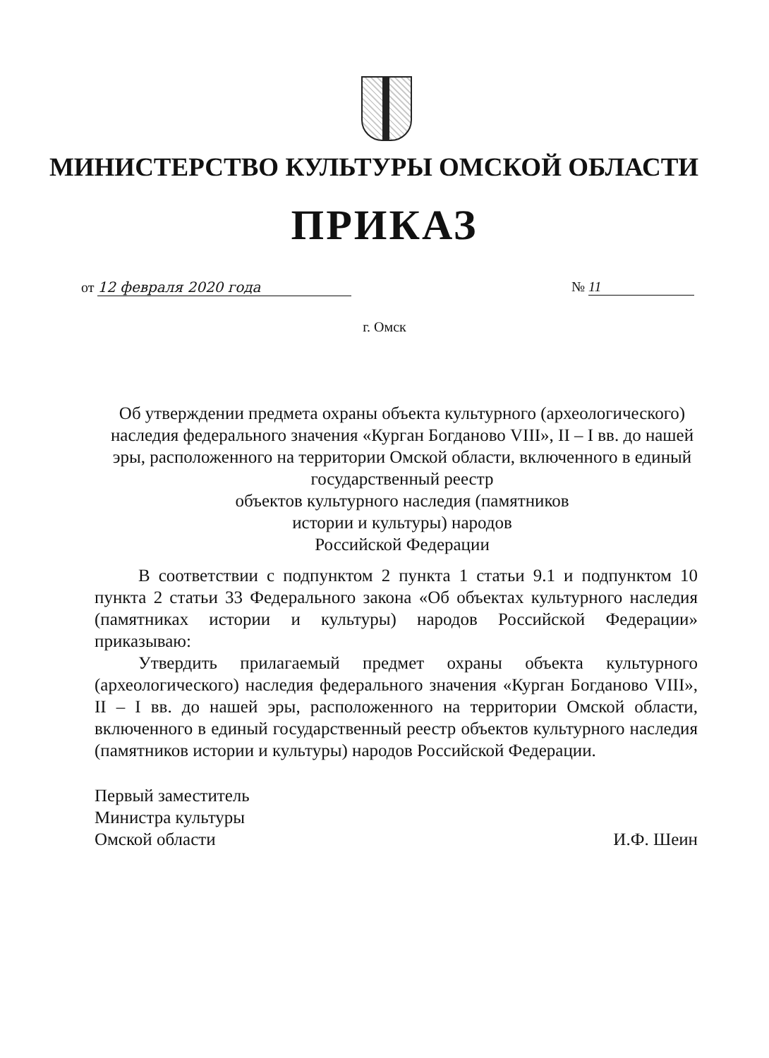МИНИСТЕРСТВО КУЛЬТУРЫ ОМСКОЙ ОБЛАСТИ
ПРИКАЗ
от 12 февраля 2020 года № 11
г. Омск
Об утверждении предмета охраны объекта культурного (археологического) наследия федерального значения «Курган Богданово VIII», II – I вв. до нашей эры, расположенного на территории Омской области, включенного в единый государственный реестр
объектов культурного наследия (памятников
истории и культуры) народов
Российской Федерации
В соответствии с подпунктом 2 пункта 1 статьи 9.1 и подпунктом 10 пункта 2 статьи 33 Федерального закона «Об объектах культурного наследия (памятниках истории и культуры) народов Российской Федерации» приказываю:
Утвердить прилагаемый предмет охраны объекта культурного (археологического) наследия федерального значения «Курган Богданово VIII», II – I вв. до нашей эры, расположенного на территории Омской области, включенного в единый государственный реестр объектов культурного наследия (памятников истории и культуры) народов Российской Федерации.
Первый заместитель
Министра культуры
Омской области
И.Ф. Шеин